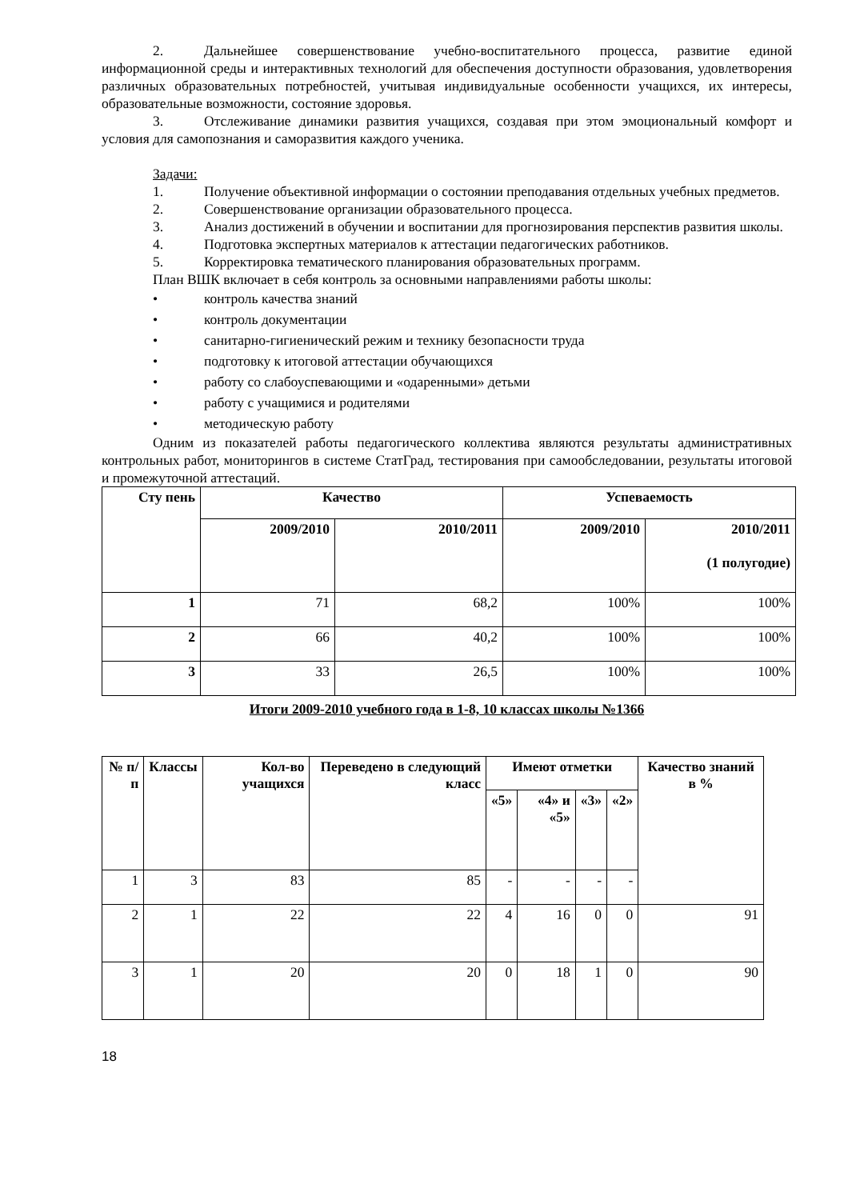2. Дальнейшее совершенствование учебно-воспитательного процесса, развитие единой информационной среды и интерактивных технологий для обеспечения доступности образования, удовлетворения различных образовательных потребностей, учитывая индивидуальные особенности учащихся, их интересы, образовательные возможности, состояние здоровья.
3. Отслеживание динамики развития учащихся, создавая при этом эмоциональный комфорт и условия для самопознания и саморазвития каждого ученика.
Задачи:
1. Получение объективной информации о состоянии преподавания отдельных учебных предметов.
2. Совершенствование организации образовательного процесса.
3. Анализ достижений в обучении и воспитании для прогнозирования перспектив развития школы.
4. Подготовка экспертных материалов к аттестации педагогических работников.
5. Корректировка тематического планирования образовательных программ.
План ВШК включает в себя контроль за основными направлениями работы школы:
• контроль качества знаний
• контроль документации
• санитарно-гигиенический режим и технику безопасности труда
• подготовку к итоговой аттестации обучающихся
• работу со слабоуспевающими и «одаренными» детьми
• работу с учащимися и родителями
• методическую работу
Одним из показателей работы педагогического коллектива являются результаты административных контрольных работ, мониторингов в системе СтатГрад, тестирования при самообследовании, результаты итоговой и промежуточной аттестаций.
| Сту пень | Качество | | Успеваемость | |
| --- | --- | --- | --- | --- |
| | 2009/2010 | 2010/2011 | 2009/2010 | 2010/2011 (1 полугодие) |
| 1 | 71 | 68,2 | 100% | 100% |
| 2 | 66 | 40,2 | 100% | 100% |
| 3 | 33 | 26,5 | 100% | 100% |
Итоги 2009-2010 учебного года в 1-8, 10 классах школы №1366
| № п/п | Классы | Кол-во учащихся | Переведено в следующий класс | Имеют отметки | | | | Качество знаний в % |
| --- | --- | --- | --- | --- | --- | --- | --- | --- |
| | | | | «5» | «4» и «5» | «3» | «2» | |
| 1 | 3 | 83 | 85 | - | - | - | - | |
| 2 | 1 | 22 | 22 | 4 | 16 | 0 | 0 | 91 |
| 3 | 1 | 20 | 20 | 0 | 18 | 1 | 0 | 90 |
18